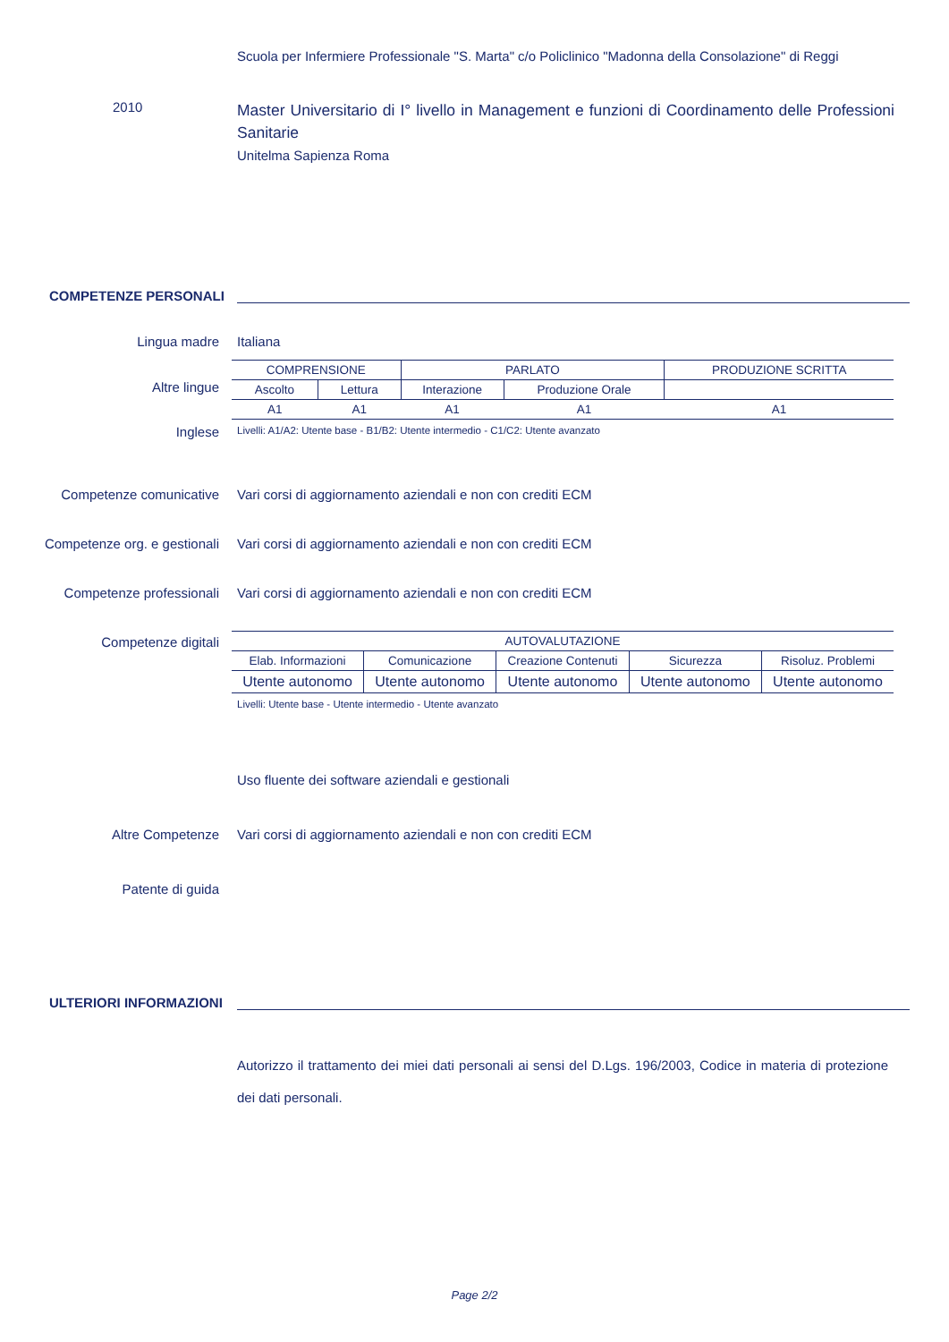Scuola per Infermiere Professionale "S. Marta" c/o Policlinico "Madonna della Consolazione" di Reggi
2010
Master Universitario di I° livello in Management e funzioni di Coordinamento delle Professioni Sanitarie
Unitelma Sapienza Roma
COMPETENZE PERSONALI
Lingua madre Italiana
Altre lingue
Inglese
| COMPRENSIONE | | PARLATO | | PRODUZIONE SCRITTA |
| --- | --- | --- | --- | --- |
| Ascolto | Lettura | Interazione | Produzione Orale | |
| A1 | A1 | A1 | A1 | A1 |
Livelli: A1/A2: Utente base - B1/B2: Utente intermedio - C1/C2: Utente avanzato
Competenze comunicative Vari corsi di aggiornamento aziendali e non con crediti ECM
Competenze org. e gestionali Vari corsi di aggiornamento aziendali e non con crediti ECM
Competenze professionali Vari corsi di aggiornamento aziendali e non con crediti ECM
Competenze digitali
| AUTOVALUTAZIONE | | | | |
| --- | --- | --- | --- | --- |
| Elab. Informazioni | Comunicazione | Creazione Contenuti | Sicurezza | Risoluz. Problemi |
| Utente autonomo | Utente autonomo | Utente autonomo | Utente autonomo | Utente autonomo |
Livelli: Utente base - Utente intermedio - Utente avanzato
Uso fluente dei software aziendali e gestionali
Altre Competenze Vari corsi di aggiornamento aziendali e non con crediti ECM
Patente di guida
ULTERIORI INFORMAZIONI
Autorizzo il trattamento dei miei dati personali ai sensi del D.Lgs. 196/2003, Codice in materia di protezione dei dati personali.
Page 2/2